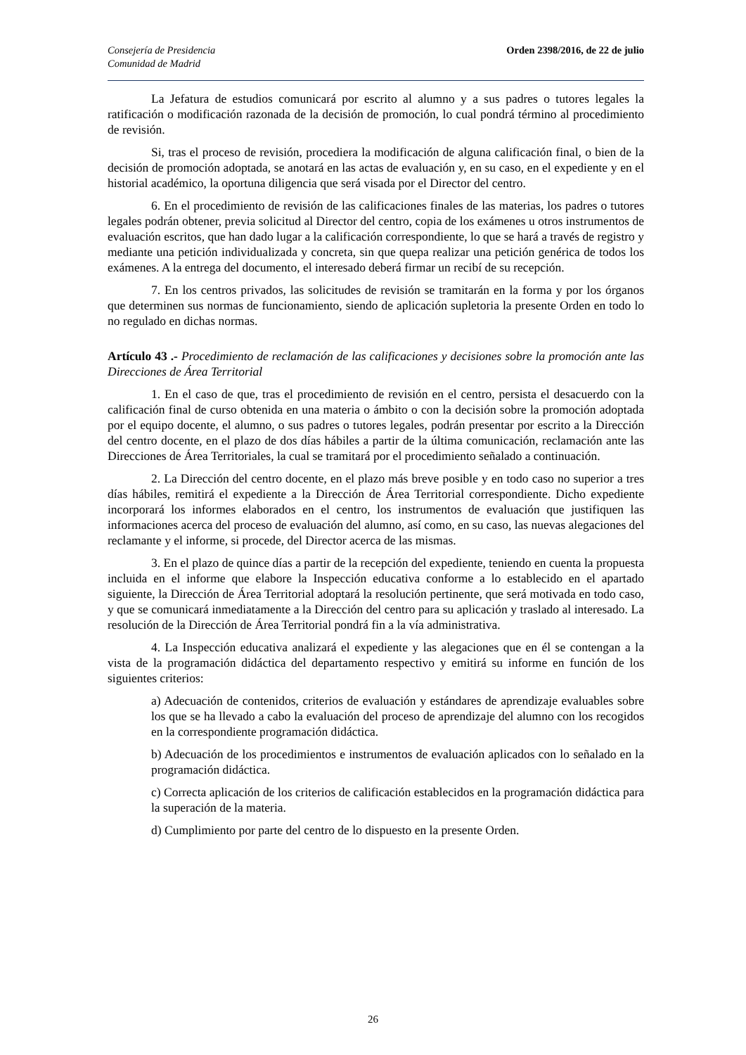Consejería de Presidencia
Comunidad de Madrid
Orden 2398/2016, de 22 de julio
La Jefatura de estudios comunicará por escrito al alumno y a sus padres o tutores legales la ratificación o modificación razonada de la decisión de promoción, lo cual pondrá término al procedimiento de revisión.
Si, tras el proceso de revisión, procediera la modificación de alguna calificación final, o bien de la decisión de promoción adoptada, se anotará en las actas de evaluación y, en su caso, en el expediente y en el historial académico, la oportuna diligencia que será visada por el Director del centro.
6. En el procedimiento de revisión de las calificaciones finales de las materias, los padres o tutores legales podrán obtener, previa solicitud al Director del centro, copia de los exámenes u otros instrumentos de evaluación escritos, que han dado lugar a la calificación correspondiente, lo que se hará a través de registro y mediante una petición individualizada y concreta, sin que quepa realizar una petición genérica de todos los exámenes. A la entrega del documento, el interesado deberá firmar un recibí de su recepción.
7. En los centros privados, las solicitudes de revisión se tramitarán en la forma y por los órganos que determinen sus normas de funcionamiento, siendo de aplicación supletoria la presente Orden en todo lo no regulado en dichas normas.
Artículo 43 .- Procedimiento de reclamación de las calificaciones y decisiones sobre la promoción ante las Direcciones de Área Territorial
1. En el caso de que, tras el procedimiento de revisión en el centro, persista el desacuerdo con la calificación final de curso obtenida en una materia o ámbito o con la decisión sobre la promoción adoptada por el equipo docente, el alumno, o sus padres o tutores legales, podrán presentar por escrito a la Dirección del centro docente, en el plazo de dos días hábiles a partir de la última comunicación, reclamación ante las Direcciones de Área Territoriales, la cual se tramitará por el procedimiento señalado a continuación.
2. La Dirección del centro docente, en el plazo más breve posible y en todo caso no superior a tres días hábiles, remitirá el expediente a la Dirección de Área Territorial correspondiente. Dicho expediente incorporará los informes elaborados en el centro, los instrumentos de evaluación que justifiquen las informaciones acerca del proceso de evaluación del alumno, así como, en su caso, las nuevas alegaciones del reclamante y el informe, si procede, del Director acerca de las mismas.
3. En el plazo de quince días a partir de la recepción del expediente, teniendo en cuenta la propuesta incluida en el informe que elabore la Inspección educativa conforme a lo establecido en el apartado siguiente, la Dirección de Área Territorial adoptará la resolución pertinente, que será motivada en todo caso, y que se comunicará inmediatamente a la Dirección del centro para su aplicación y traslado al interesado. La resolución de la Dirección de Área Territorial pondrá fin a la vía administrativa.
4. La Inspección educativa analizará el expediente y las alegaciones que en él se contengan a la vista de la programación didáctica del departamento respectivo y emitirá su informe en función de los siguientes criterios:
a) Adecuación de contenidos, criterios de evaluación y estándares de aprendizaje evaluables sobre los que se ha llevado a cabo la evaluación del proceso de aprendizaje del alumno con los recogidos en la correspondiente programación didáctica.
b) Adecuación de los procedimientos e instrumentos de evaluación aplicados con lo señalado en la programación didáctica.
c) Correcta aplicación de los criterios de calificación establecidos en la programación didáctica para la superación de la materia.
d) Cumplimiento por parte del centro de lo dispuesto en la presente Orden.
26